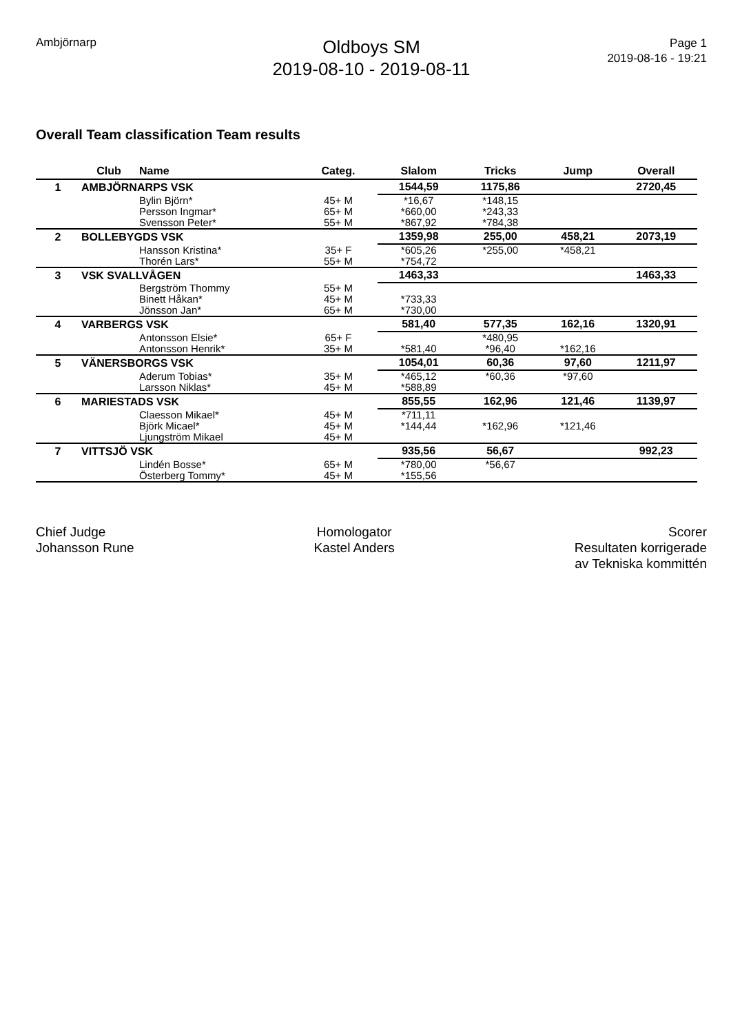Ambjörnarp
Oldboys SM
2019-08-10 - 2019-08-11
Page 1
2019-08-16 - 19:21
Overall Team classification Team results
| | Club | Name | Categ. | Slalom | Tricks | Jump | Overall |
| --- | --- | --- | --- | --- | --- | --- | --- |
| 1 | AMBJÖRNARPS VSK | | | 1544,59 | 1175,86 | | 2720,45 |
| | | Bylin Björn* | 45+ M | *16,67 | *148,15 | | |
| | | Persson Ingmar* | 65+ M | *660,00 | *243,33 | | |
| | | Svensson Peter* | 55+ M | *867,92 | *784,38 | | |
| 2 | BOLLEBYGDS VSK | | | 1359,98 | 255,00 | 458,21 | 2073,19 |
| | | Hansson Kristina* | 35+ F | *605,26 | *255,00 | *458,21 | |
| | | Thorén Lars* | 55+ M | *754,72 | | | |
| 3 | VSK SVALLVÅGEN | | | 1463,33 | | | 1463,33 |
| | | Bergström Thommy | 55+ M | | | | |
| | | Binett Håkan* | 45+ M | *733,33 | | | |
| | | Jönsson Jan* | 65+ M | *730,00 | | | |
| 4 | VARBERGS VSK | | | 581,40 | 577,35 | 162,16 | 1320,91 |
| | | Antonsson Elsie* | 65+ F | | *480,95 | | |
| | | Antonsson Henrik* | 35+ M | *581,40 | *96,40 | *162,16 | |
| 5 | VÄNERSBORGS VSK | | | 1054,01 | 60,36 | 97,60 | 1211,97 |
| | | Aderum Tobias* | 35+ M | *465,12 | *60,36 | *97,60 | |
| | | Larsson Niklas* | 45+ M | *588,89 | | | |
| 6 | MARIESTADS VSK | | | 855,55 | 162,96 | 121,46 | 1139,97 |
| | | Claesson Mikael* | 45+ M | *711,11 | | | |
| | | Björk Micael* | 45+ M | *144,44 | *162,96 | *121,46 | |
| | | Ljungström Mikael | 45+ M | | | | |
| 7 | VITTSJÖ VSK | | | 935,56 | 56,67 | | 992,23 |
| | | Lindén Bosse* | 65+ M | *780,00 | *56,67 | | |
| | | Österberg Tommy* | 45+ M | *155,56 | | | |
Chief Judge
Johansson Rune
Homologator
Kastel Anders
Scorer
Resultaten korrigerade
av Tekniska kommittén